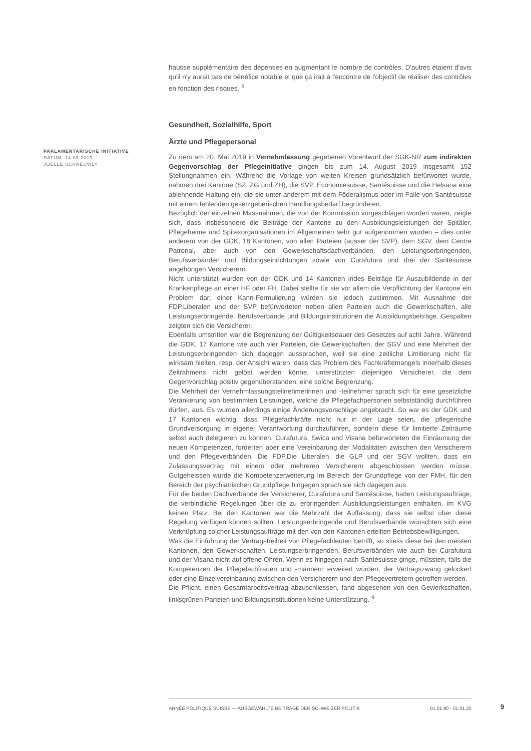hausse supplémentaire des dépenses en augmentant le nombre de contrôles. D'autres étaient d'avis qu'il n'y aurait pas de bénéfice notable et que ça irait à l'encontre de l'objectif de réaliser des contrôles en fonction des risques. <sup>8</sup>
Gesundheit, Sozialhilfe, Sport
Ärzte und Pflegepersonal
Zu dem am 20. Mai 2019 in Vernehmlassung gegebenen Vorentwurf der SGK-NR zum indirekten Gegenvorschlag der Pflegeinitiative gingen bis zum 14. August 2019 insgesamt 152 Stellungnahmen ein. Während die Vorlage von weiten Kreisen grundsätzlich befürwortet wurde, nahmen drei Kantone (SZ, ZG und ZH), die SVP, Economiesuisse, Santésuisse und die Helsana eine ablehnende Haltung ein, die sie unter anderem mit dem Föderalismus oder im Falle von Santésuisse mit einem fehlenden gesetzgeberischen Handlungsbedarf begründeten.
Bezüglich der einzelnen Massnahmen, die von der Kommission vorgeschlagen worden waren, zeigte sich, dass insbesondere die Beiträge der Kantone zu den Ausbildungsleistungen der Spitäler, Pflegeheime und Spitexorganisationen im Allgemeinen sehr gut aufgenommen wurden – dies unter anderem von der GDK, 18 Kantonen, von allen Parteien (ausser der SVP), dem SGV, dem Centre Patronal, aber auch von den Gewerkschaftsdachverbänden, den Leistungserbringenden, Berufsverbänden und Bildungseinrichtungen sowie von Curafutura und drei der Santésuisse angehörigen Versicherern.
Nicht unterstützt wurden von der GDK und 14 Kantonen indes Beiträge für Auszubildende in der Krankenpflege an einer HF oder FH. Dabei stellte für sie vor allem die Verpflichtung der Kantone ein Problem dar; einer Kann-Formulierung würden sie jedoch zustimmen. Mit Ausnahme der FDP.Liberalen und der SVP befürworteten neben allen Parteien auch die Gewerkschaften, alle Leistungserbringende, Berufsverbände und Bildungsinstitutionen die Ausbildungsbeiträge. Gespalten zeigten sich die Versicherer.
Ebenfalls umstritten war die Begrenzung der Gültigkeitsdauer des Gesetzes auf acht Jahre. Während die GDK, 17 Kantone wie auch vier Parteien, die Gewerkschaften, der SGV und eine Mehrheit der Leistungserbringenden sich dagegen aussprachen, weil sie eine zeitliche Limitierung nicht für wirksam hielten, resp. der Ansicht waren, dass das Problem des Fachkräftemangels innerhalb dieses Zeitrahmens nicht gelöst werden könne, unterstützten diejenigen Versicherer, die dem Gegenvorschlag positiv gegenüberstanden, eine solche Begrenzung.
Die Mehrheit der Vernehmlassungsteilnehmerinnen und -teilnehmer sprach sich für eine gesetzliche Verankerung von bestimmten Leistungen, welche die Pflegefachpersonen selbstständig durchführen dürfen, aus. Es wurden allerdings einige Änderungsvorschläge angebracht. So war es der GDK und 17 Kantonen wichtig, dass Pflegefachkräfte nicht nur in der Lage seien, die pflegerische Grundversorgung in eigener Verantwortung durchzuführen, sondern diese für limitierte Zeiträume selbst auch delegieren zu können. Curafutura, Swica und Visana befürworteten die Einräumung der neuen Kompetenzen, forderten aber eine Vereinbarung der Modalitäten zwischen den Versicherern und den Pflegeverbänden. Die FDP.Die Liberalen, die GLP und der SGV wollten, dass ein Zulassungsvertrag mit einem oder mehreren Versicherern abgeschlossen werden müsse. Gutgeheissen wurde die Kompetenzerweiterung im Bereich der Grundpflege von der FMH, für den Bereich der psychiatrischen Grundpflege hingegen sprach sie sich dagegen aus.
Für die beiden Dachverbände der Versicherer, Curafutura und Santésuisse, hatten Leistungsaufträge, die verbindliche Regelungen über die zu erbringenden Ausbildungsleistungen enthalten, im KVG keinen Platz. Bei den Kantonen war die Mehrzahl der Auffassung, dass sie selbst über diese Regelung verfügen können sollten. Leistungserbringende und Berufsverbände wünschten sich eine Verknüpfung solcher Leistungsaufträge mit den von den Kantonen erteilten Betriebsbewilligungen.
Was die Einführung der Vertragsfreiheit von Pflegefachleuten betrifft, so stiess diese bei den meisten Kantonen, den Gewerkschaften, Leistungserbringenden, Berufsverbänden wie auch bei Curafutura und der Visana nicht auf offene Ohren. Wenn es hingegen nach Santésuisse ginge, müssten, falls die Kompetenzen der Pflegefachfrauen und -männern erweitert würden, der Vertragszwang gelockert oder eine Einzelvereinbarung zwischen den Versicherern und den Pflegevertretern getroffen werden.
Die Pflicht, einen Gesamtarbeitsvertrag abzuschliessen, fand abgesehen von den Gewerkschaften, linksgrünen Parteien und Bildungsinstitutionen keine Unterstützung. <sup>9</sup>
PARLAMENTARISCHE INITIATIVE
DATUM: 14.08.2019
JOËLLE SCHNEUWLY
ANNÉE POLITIQUE SUISSE — AUSGEWÄHLTE BEITRÄGE DER SCHWEIZER POLITIK 01.01.90 - 01.01.20
9